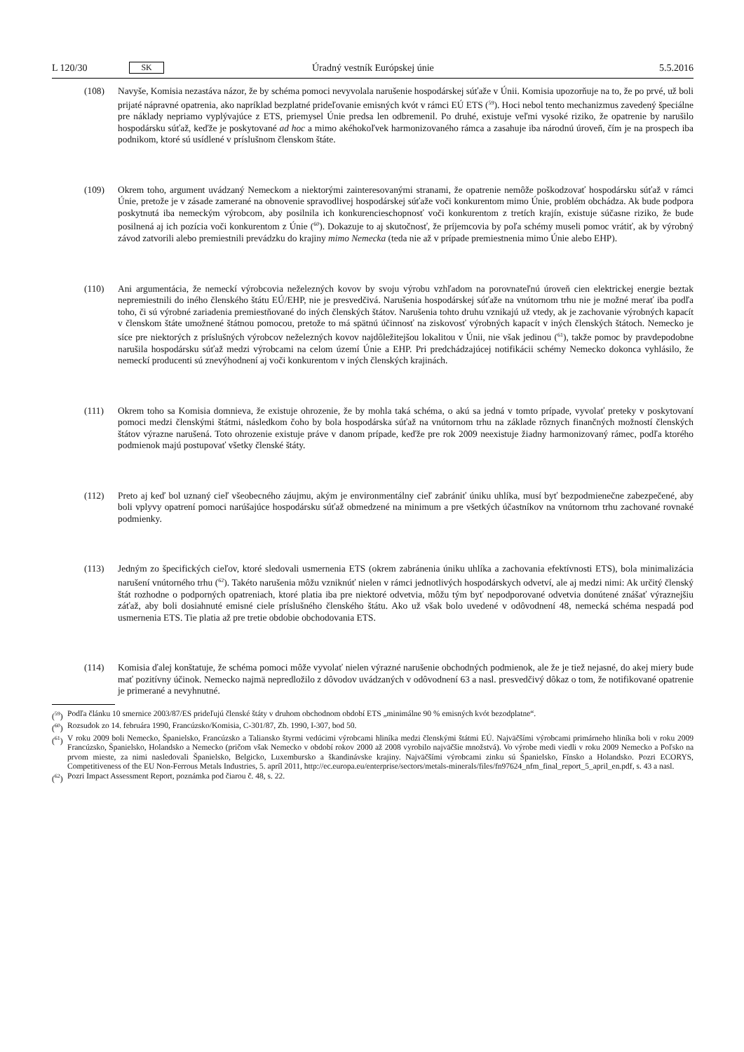L 120/30 SK Úradný vestník Európskej únie 5.5.2016
(108) Navyše, Komisia nezastáva názor, že by schéma pomoci nevyvolala narušenie hospodárskej súťaže v Únii. Komisia upozorňuje na to, že po prvé, už boli prijaté nápravné opatrenia, ako napríklad bezplatné prideľovanie emisných kvót v rámci EÚ ETS (<sup>59</sup>). Hoci nebol tento mechanizmus zavedený špeciálne pre náklady nepriamo vyplývajúce z ETS, priemysel Únie predsa len odbremenil. Po druhé, existuje veľmi vysoké riziko, že opatrenie by narušilo hospodársku súťaž, keďže je poskytované ad hoc a mimo akéhokoľvek harmonizovaného rámca a zasahuje iba národnú úroveň, čím je na prospech iba podnikom, ktoré sú usídlené v príslušnom členskom štáte.
(109) Okrem toho, argument uvádzaný Nemeckom a niektorými zainteresovanými stranami, že opatrenie nemôže poškodzovať hospodársku súťaž v rámci Únie, pretože je v zásade zamerané na obnovenie spravodlivej hospodárskej súťaže voči konkurentom mimo Únie, problém obchádza. Ak bude podpora poskytnutá iba nemeckým výrobcom, aby posilnila ich konkurencieschopnosť voči konkurentom z tretích krajín, existuje súčasne riziko, že bude posilnená aj ich pozícia voči konkurentom z Únie (<sup>60</sup>). Dokazuje to aj skutočnosť, že príjemcovia by poľa schémy museli pomoc vrátiť, ak by výrobný závod zatvorili alebo premiestnili prevádzku do krajiny mimo Nemecka (teda nie až v prípade premiestnenia mimo Únie alebo EHP).
(110) Ani argumentácia, že nemeckí výrobcovia neželezných kovov by svoju výrobu vzhľadom na porovnateľnú úroveň cien elektrickej energie beztak nepremiestnili do iného členského štátu EÚ/EHP, nie je presvedčivá. Narušenia hospodárskej súťaže na vnútornom trhu nie je možné merať iba podľa toho, či sú výrobné zariadenia premiestňované do iných členských štátov. Narušenia tohto druhu vznikajú už vtedy, ak je zachovanie výrobných kapacít v členskom štáte umožnené štátnou pomocou, pretože to má spätnú účinnosť na ziskovosť výrobných kapacít v iných členských štátoch. Nemecko je síce pre niektorých z príslušných výrobcov neželezných kovov najdôležitejšou lokalitou v Únii, nie však jedinou (<sup>61</sup>), takže pomoc by pravdepodobne narušila hospodársku súťaž medzi výrobcami na celom území Únie a EHP. Pri predchádzajúcej notifikácii schémy Nemecko dokonca vyhlásilo, že nemeckí producenti sú znevýhodnení aj voči konkurentom v iných členských krajinách.
(111) Okrem toho sa Komisia domnieva, že existuje ohrozenie, že by mohla taká schéma, o akú sa jedná v tomto prípade, vyvolať preteky v poskytovaní pomoci medzi členskými štátmi, následkom čoho by bola hospodárska súťaž na vnútornom trhu na základe rôznych finančných možností členských štátov výrazne narušená. Toto ohrozenie existuje práve v danom prípade, keďže pre rok 2009 neexistuje žiadny harmonizovaný rámec, podľa ktorého podmienok majú postupovať všetky členské štáty.
(112) Preto aj keď bol uznaný cieľ všeobecného záujmu, akým je environmentálny cieľ zabrániť úniku uhlíka, musí byť bezpodmienečne zabezpečené, aby boli vplyvy opatrení pomoci narúšajúce hospodársku súťaž obmedzené na minimum a pre všetkých účastníkov na vnútornom trhu zachované rovnaké podmienky.
(113) Jedným zo špecifických cieľov, ktoré sledovali usmernenia ETS (okrem zabránenia úniku uhlíka a zachovania efektívnosti ETS), bola minimalizácia narušení vnútorného trhu (<sup>62</sup>). Takéto narušenia môžu vzniknúť nielen v rámci jednotlivých hospodárskych odvetví, ale aj medzi nimi: Ak určitý členský štát rozhodne o podporných opatreniach, ktoré platia iba pre niektoré odvetvia, môžu tým byť nepodporované odvetvia donútené znášať výraznejšiu záťaž, aby boli dosiahnuté emisné ciele príslušného členského štátu. Ako už však bolo uvedené v odôvodnení 48, nemecká schéma nespadá pod usmernenia ETS. Tie platia až pre tretie obdobie obchodovania ETS.
(114) Komisia ďalej konštatuje, že schéma pomoci môže vyvolať nielen výrazné narušenie obchodných podmienok, ale že je tiež nejasné, do akej miery bude mať pozitívny účinok. Nemecko najmä nepredložilo z dôvodov uvádzaných v odôvodnení 63 a nasl. presvedčivý dôkaz o tom, že notifikované opatrenie je primerané a nevyhnutné.
(<sup>59</sup>) Podľa článku 10 smernice 2003/87/ES prideľujú členské štáty v druhom obchodnom období ETS „minimálne 90 % emisných kvót bezodplatne“.
(<sup>60</sup>) Rozsudok zo 14. februára 1990, Francúzsko/Komisia, C-301/87, Zb. 1990, I-307, bod 50.
(<sup>61</sup>) V roku 2009 boli Nemecko, Španielsko, Francúzsko a Taliansko štyrmi vedúcimi výrobcami hliníka medzi členskými štátmi EÚ. Najväčšími výrobcami primárneho hliníka boli v roku 2009 Francúzsko, Španielsko, Holandsko a Nemecko (pričom však Nemecko v období rokov 2000 až 2008 vyrobilo najväčšie množstvá). Vo výrobe medi viedli v roku 2009 Nemecko a Poľsko na prvom mieste, za nimi nasledovali Španielsko, Belgicko, Luxembursko a škandinávske krajiny. Najväčšími výrobcami zinku sú Španielsko, Fínsko a Holandsko. Pozri ECORYS, Competitiveness of the EU Non-Ferrous Metals Industries, 5. apríl 2011, http://ec.europa.eu/enterprise/sectors/metals-minerals/files/fn97624_nfm_final_report_5_april_en.pdf, s. 43 a nasl.
(<sup>62</sup>) Pozri Impact Assessment Report, poznámka pod čiarou č. 48, s. 22.